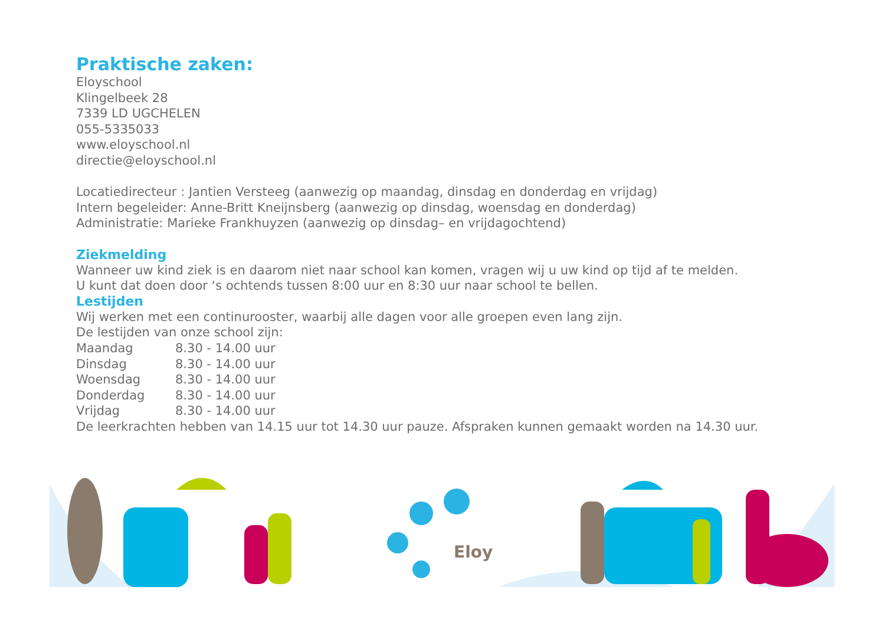Praktische zaken:
Eloyschool
Klingelbeek 28
7339 LD UGCHELEN
055-5335033
www.eloyschool.nl
directie@eloyschool.nl
Locatiedirecteur : Jantien Versteeg (aanwezig op maandag, dinsdag en donderdag en vrijdag)
Intern begeleider: Anne-Britt Kneijnsberg (aanwezig op dinsdag, woensdag en donderdag)
Administratie: Marieke Frankhuyzen (aanwezig op dinsdag– en vrijdagochtend)
Ziekmelding
Wanneer uw kind ziek is en daarom niet naar school kan komen, vragen wij u uw kind op tijd af te melden.
U kunt dat doen door ‘s ochtends tussen 8:00 uur en 8:30 uur naar school te bellen.
Lestijden
Wij werken met een continurooster, waarbij alle dagen voor alle groepen even lang zijn.
De lestijden van onze school zijn:
| Maandag | 8.30 - 14.00 uur |
| Dinsdag | 8.30 - 14.00 uur |
| Woensdag | 8.30 - 14.00 uur |
| Donderdag | 8.30 - 14.00 uur |
| Vrijdag | 8.30 - 14.00 uur |
De leerkrachten hebben van 14.15 uur tot 14.30 uur pauze. Afspraken kunnen gemaakt worden na 14.30 uur.
Eloy